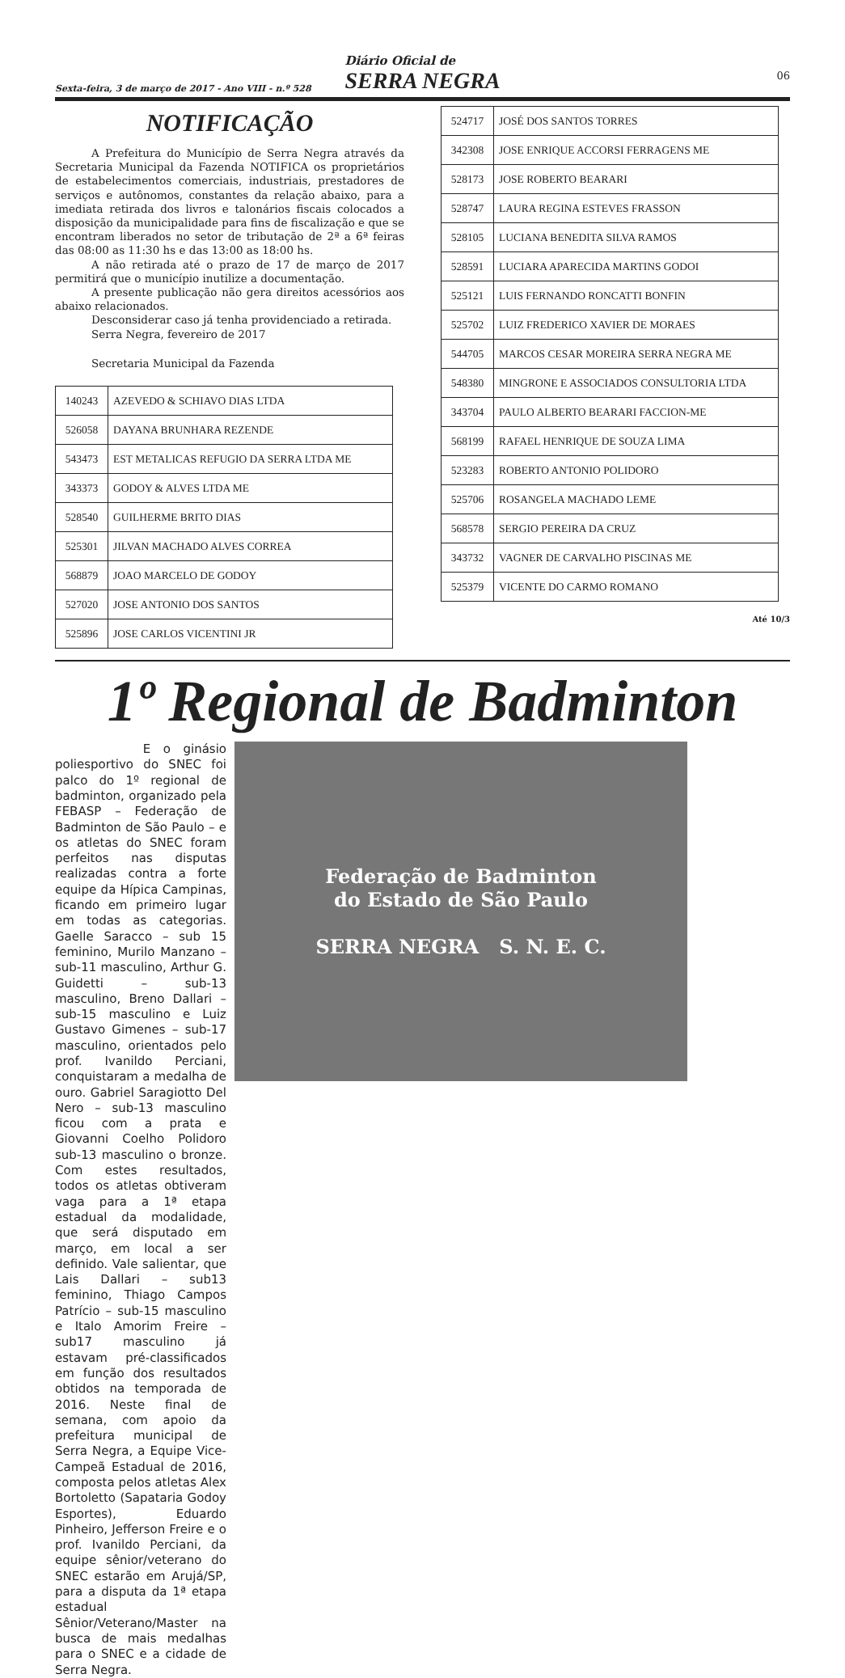Sexta-feira, 3 de março de 2017 - Ano VIII - n.º 528
Diário Oficial de
SERRA NEGRA
06
NOTIFICAÇÃO
A Prefeitura do Município de Serra Negra através da Secretaria Municipal da Fazenda NOTIFICA os proprietários de estabelecimentos comerciais, industriais, prestadores de serviços e autônomos, constantes da relação abaixo, para a imediata retirada dos livros e talonários fiscais colocados a disposição da municipalidade para fins de fiscalização e que se encontram liberados no setor de tributação de 2ª a 6ª feiras das 08:00 as 11:30 hs e das 13:00 as 18:00 hs.
A não retirada até o prazo de 17 de março de 2017 permitirá que o município inutilize a documentação.
A presente publicação não gera direitos acessórios aos abaixo relacionados.
Desconsiderar caso já tenha providenciado a retirada.
Serra Negra, fevereiro de 2017
Secretaria Municipal da Fazenda
| 140243 | AZEVEDO & SCHIAVO DIAS LTDA |
| 526058 | DAYANA BRUNHARA REZENDE |
| 543473 | EST METALICAS REFUGIO DA SERRA LTDA ME |
| 343373 | GODOY & ALVES LTDA ME |
| 528540 | GUILHERME BRITO DIAS |
| 525301 | JILVAN MACHADO ALVES CORREA |
| 568879 | JOAO MARCELO DE GODOY |
| 527020 | JOSE ANTONIO DOS SANTOS |
| 525896 | JOSE CARLOS VICENTINI JR |
| 524717 | JOSÉ DOS SANTOS TORRES |
| 342308 | JOSE ENRIQUE ACCORSI FERRAGENS ME |
| 528173 | JOSE ROBERTO BEARARI |
| 528747 | LAURA REGINA ESTEVES FRASSON |
| 528105 | LUCIANA BENEDITA SILVA RAMOS |
| 528591 | LUCIARA APARECIDA MARTINS GODOI |
| 525121 | LUIS FERNANDO RONCATTI BONFIN |
| 525702 | LUIZ FREDERICO XAVIER DE MORAES |
| 544705 | MARCOS CESAR MOREIRA SERRA NEGRA ME |
| 548380 | MINGRONE E ASSOCIADOS CONSULTORIA LTDA |
| 343704 | PAULO ALBERTO BEARARI FACCION-ME |
| 568199 | RAFAEL HENRIQUE DE SOUZA LIMA |
| 523283 | ROBERTO ANTONIO POLIDORO |
| 525706 | ROSANGELA MACHADO LEME |
| 568578 | SERGIO PEREIRA DA CRUZ |
| 343732 | VAGNER DE CARVALHO PISCINAS ME |
| 525379 | VICENTE DO CARMO ROMANO |
Até 10/3
1º Regional de Badminton
E o ginásio poliesportivo do SNEC foi palco do 1º regional de badminton, organizado pela FEBASP – Federação de Badminton de São Paulo – e os atletas do SNEC foram perfeitos nas disputas realizadas contra a forte equipe da Hípica Campinas, ficando em primeiro lugar em todas as categorias. Gaelle Saracco – sub 15 feminino, Murilo Manzano – sub-11 masculino, Arthur G. Guidetti – sub-13 masculino, Breno Dallari – sub-15 masculino e Luiz Gustavo Gimenes – sub-17 masculino, orientados pelo prof. Ivanildo Perciani, conquistaram a medalha de ouro. Gabriel Saragiotto Del Nero – sub-13 masculino ficou com a prata e Giovanni Coelho Polidoro sub-13 masculino o bronze. Com estes resultados, todos os atletas obtiveram vaga para a 1ª etapa estadual da modalidade, que será disputado em março, em local a ser definido. Vale salientar, que Lais Dallari – sub13 feminino, Thiago Campos Patrício – sub-15 masculino e Italo Amorim Freire – sub17 masculino já estavam pré-classificados em função dos resultados obtidos na temporada de 2016. Neste final de semana, com apoio da prefeitura municipal de Serra Negra, a Equipe Vice-Campeã Estadual de 2016, composta pelos atletas Alex Bortoletto (Sapataria Godoy Esportes), Eduardo Pinheiro, Jefferson Freire e o prof. Ivanildo Perciani, da equipe sênior/veterano do SNEC estarão em Arujá/SP, para a disputa da 1ª etapa estadual Sênior/Veterano/Master na busca de mais medalhas para o SNEC e a cidade de Serra Negra.
Federação de Badminton
do Estado de São Paulo
SERRA NEGRA S. N. E. C.